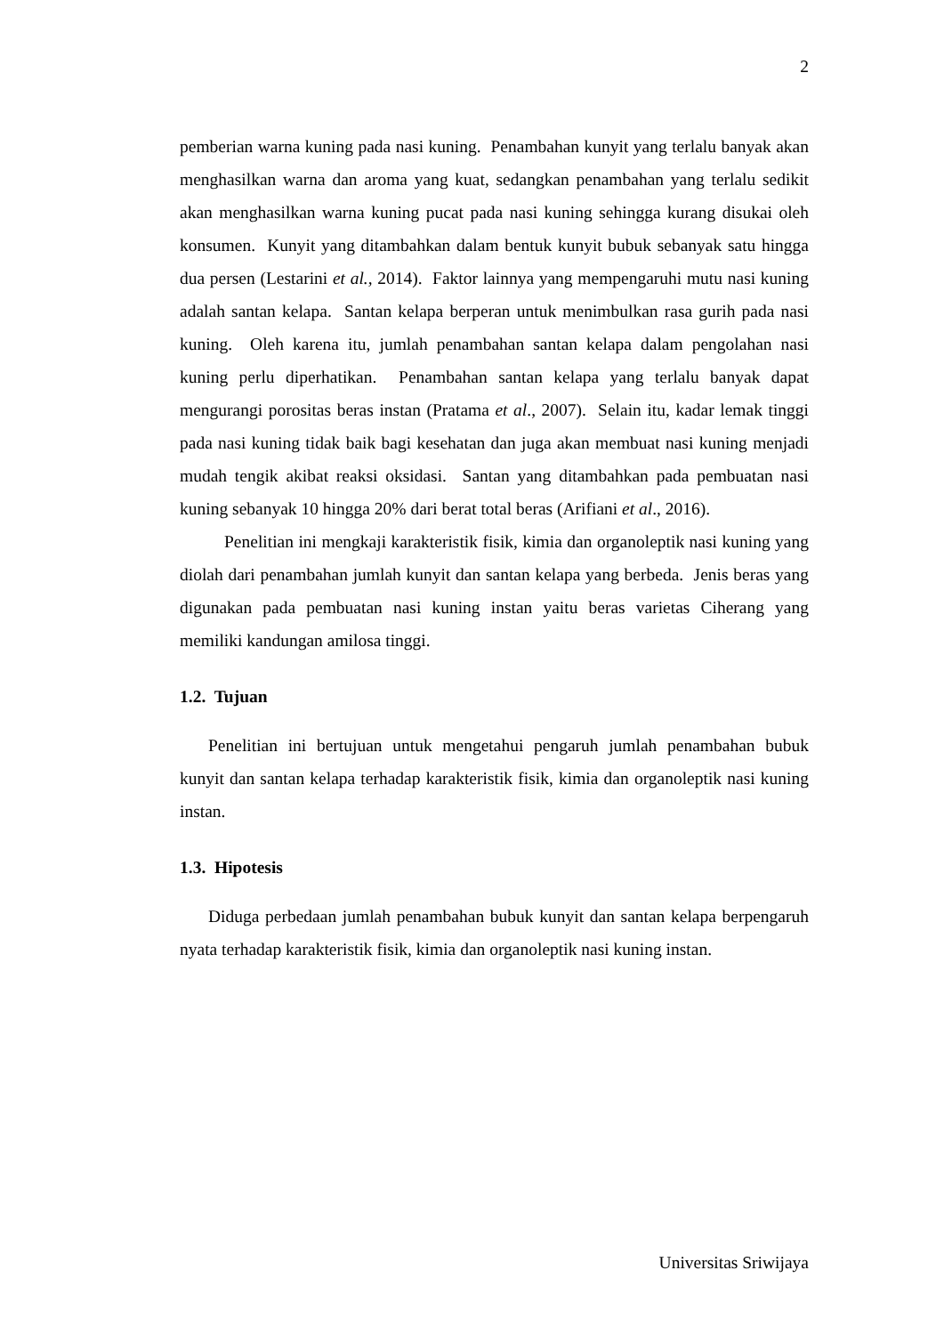2
pemberian warna kuning pada nasi kuning. Penambahan kunyit yang terlalu banyak akan menghasilkan warna dan aroma yang kuat, sedangkan penambahan yang terlalu sedikit akan menghasilkan warna kuning pucat pada nasi kuning sehingga kurang disukai oleh konsumen. Kunyit yang ditambahkan dalam bentuk kunyit bubuk sebanyak satu hingga dua persen (Lestarini et al., 2014). Faktor lainnya yang mempengaruhi mutu nasi kuning adalah santan kelapa. Santan kelapa berperan untuk menimbulkan rasa gurih pada nasi kuning. Oleh karena itu, jumlah penambahan santan kelapa dalam pengolahan nasi kuning perlu diperhatikan. Penambahan santan kelapa yang terlalu banyak dapat mengurangi porositas beras instan (Pratama et al., 2007). Selain itu, kadar lemak tinggi pada nasi kuning tidak baik bagi kesehatan dan juga akan membuat nasi kuning menjadi mudah tengik akibat reaksi oksidasi. Santan yang ditambahkan pada pembuatan nasi kuning sebanyak 10 hingga 20% dari berat total beras (Arifiani et al., 2016).
Penelitian ini mengkaji karakteristik fisik, kimia dan organoleptik nasi kuning yang diolah dari penambahan jumlah kunyit dan santan kelapa yang berbeda. Jenis beras yang digunakan pada pembuatan nasi kuning instan yaitu beras varietas Ciherang yang memiliki kandungan amilosa tinggi.
1.2. Tujuan
Penelitian ini bertujuan untuk mengetahui pengaruh jumlah penambahan bubuk kunyit dan santan kelapa terhadap karakteristik fisik, kimia dan organoleptik nasi kuning instan.
1.3. Hipotesis
Diduga perbedaan jumlah penambahan bubuk kunyit dan santan kelapa berpengaruh nyata terhadap karakteristik fisik, kimia dan organoleptik nasi kuning instan.
Universitas Sriwijaya